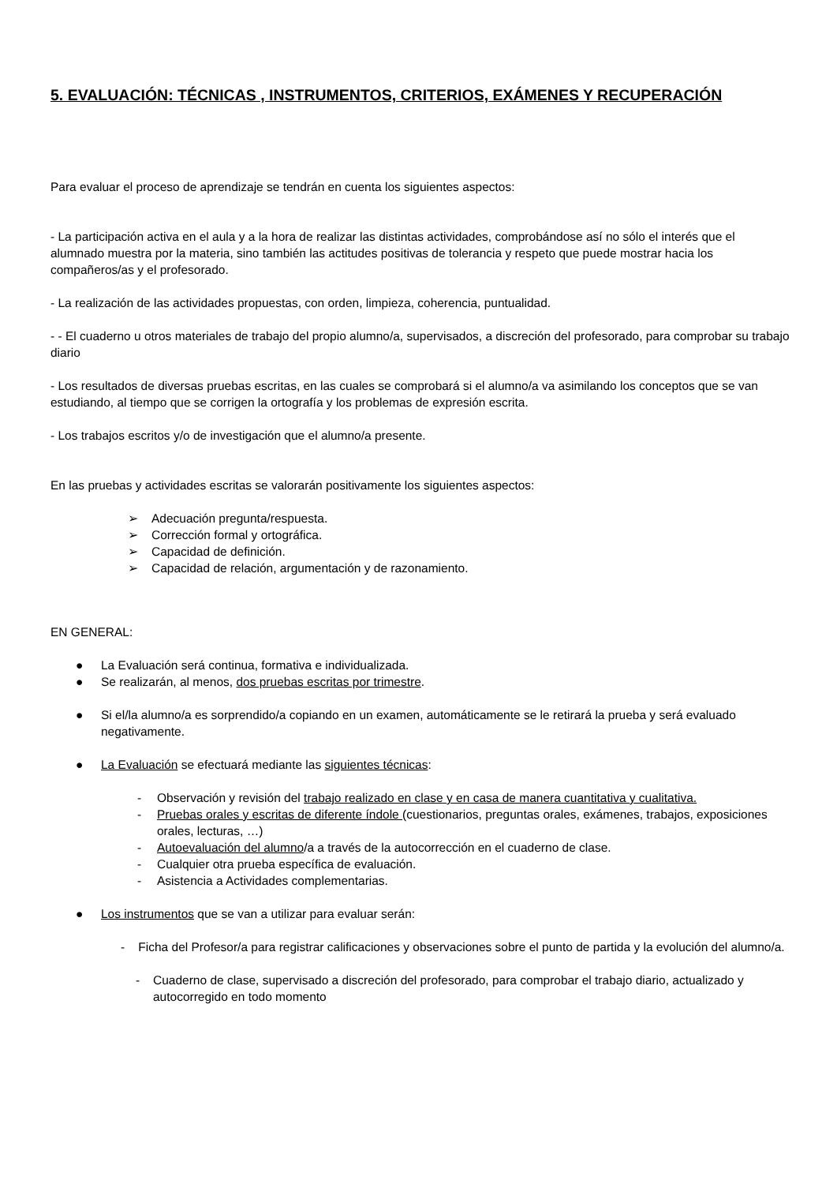5. EVALUACIÓN: TÉCNICAS , INSTRUMENTOS, CRITERIOS, EXÁMENES Y RECUPERACIÓN
Para evaluar el proceso de aprendizaje se tendrán en cuenta los siguientes aspectos:
- La participación activa en el aula y a la hora de realizar las distintas actividades, comprobándose así no sólo el interés que el alumnado muestra por la materia, sino también las actitudes positivas de tolerancia y respeto que puede mostrar hacia los compañeros/as y el profesorado.
- La realización de las actividades propuestas, con orden, limpieza, coherencia, puntualidad.
- - El cuaderno u otros materiales de trabajo del propio alumno/a, supervisados, a discreción del profesorado, para comprobar su trabajo diario
- Los resultados de diversas pruebas escritas, en las cuales se comprobará si el alumno/a va asimilando los conceptos que se van estudiando, al tiempo que se corrigen la ortografía y los problemas de expresión escrita.
- Los trabajos escritos y/o de investigación que el alumno/a presente.
En las pruebas y actividades escritas se valorarán positivamente los siguientes aspectos:
➢ Adecuación pregunta/respuesta.
➢ Corrección formal y ortográfica.
➢ Capacidad de definición.
➢ Capacidad de relación, argumentación y de razonamiento.
EN GENERAL:
● La Evaluación será continua, formativa e individualizada.
● Se realizarán, al menos, dos pruebas escritas por trimestre.
● Si el/la alumno/a es sorprendido/a copiando en un examen, automáticamente se le retirará la prueba y será evaluado negativamente.
● La Evaluación se efectuará mediante las siguientes técnicas:
- Observación y revisión del trabajo realizado en clase y en casa de manera cuantitativa y cualitativa.
- Pruebas orales y escritas de diferente índole (cuestionarios, preguntas orales, exámenes, trabajos, exposiciones orales, lecturas, …)
- Autoevaluación del alumno/a a través de la autocorrección en el cuaderno de clase.
- Cualquier otra prueba específica de evaluación.
- Asistencia a Actividades complementarias.
● Los instrumentos que se van a utilizar para evaluar serán:
- Ficha del Profesor/a para registrar calificaciones y observaciones sobre el punto de partida y la evolución del alumno/a.
- Cuaderno de clase, supervisado a discreción del profesorado, para comprobar el trabajo diario, actualizado y autocorregido en todo momento